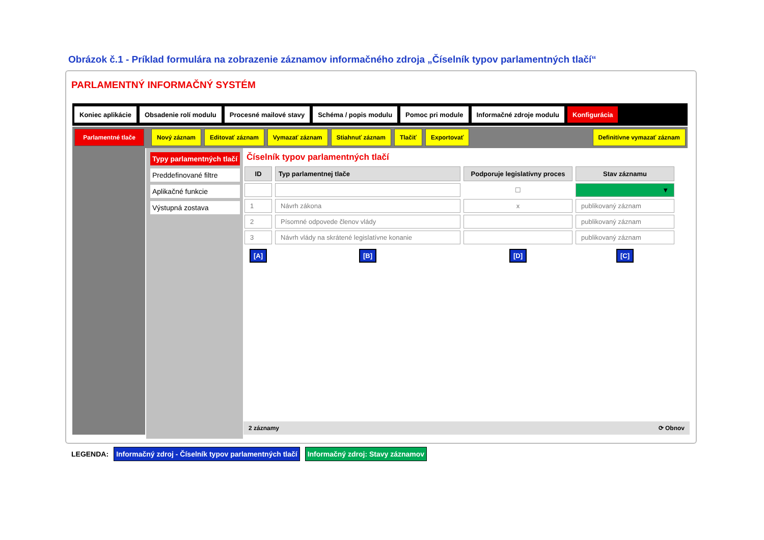Obrázok č.1 - Príklad formulára na zobrazenie záznamov informačného zdroja „Číselník typov parlamentných tlačí“
PARLAMENTNÝ INFORMAČNÝ SYSTÉM
Koniec aplikácie Obsadenie rolí modulu Procesné mailové stavy Schéma / popis modulu Pomoc pri module Informačné zdroje modulu Konfigurácia
Parlamentné tlače Nový záznam Editovať záznam Vymazať záznam Stiahnuť záznam Tlačiť Exportovať Definitívne vymazať záznam
Typy parlamentných tlačí
Preddefinované filtre
Aplikačné funkcie
Výstupná zostava
Číselník typov parlamentných tlačí
| ID | Typ parlamentnej tlače | Podporuje legislatívny proces | Stav záznamu |
| --- | --- | --- | --- |
| | | ☐ | ▼ |
| 1 | Návrh zákona | x | publikovaný záznam |
| 2 | Písomné odpovede členov vlády | | publikovaný záznam |
| 3 | Návrh vlády na skrátené legislatívne konanie | | publikovaný záznam |
| [A] | [B] | [D] | [C] |
2 záznamy ⟳ Obnov
LEGENDA: Informačný zdroj - Číselník typov parlamentných tlačí Informačný zdroj: Stavy záznamov